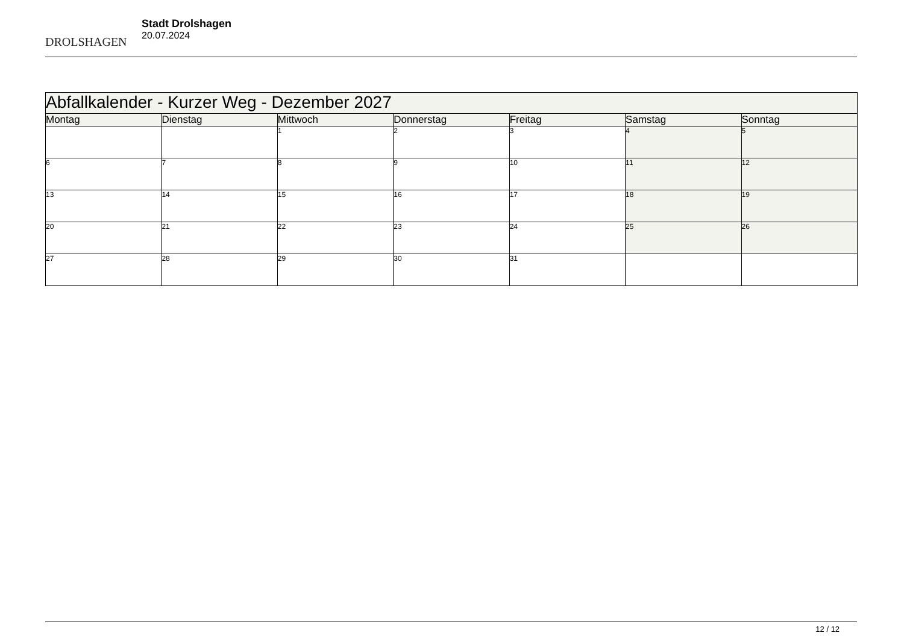DROLSHAGEN
Stadt Drolshagen
20.07.2024
| Abfallkalender - Kurzer Weg - Dezember 2027 | | | | | | |
| Montag | Dienstag | Mittwoch | Donnerstag | Freitag | Samstag | Sonntag |
| | | 1 | 2 | 3 | 4 | 5 |
| 6 | 7 | 8 | 9 | 10 | 11 | 12 |
| 13 | 14 | 15 | 16 | 17 | 18 | 19 |
| 20 | 21 | 22 | 23 | 24 | 25 | 26 |
| 27 | 28 | 29 | 30 | 31 | | |
12 / 12